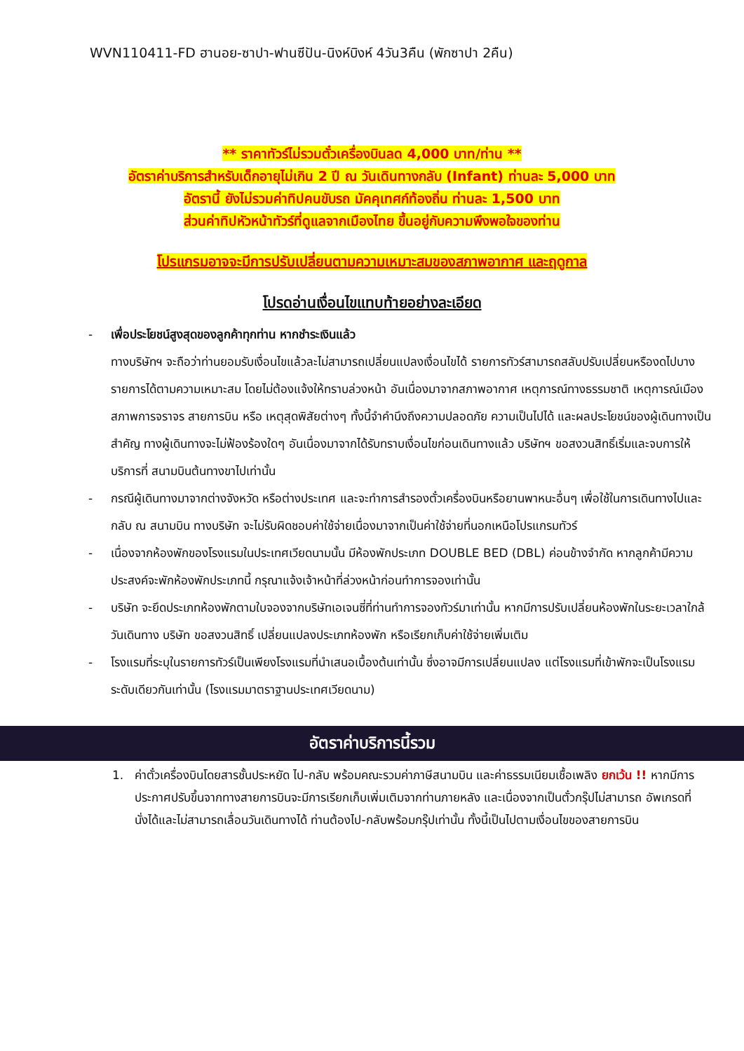WVN110411-FD ฮานอย-ซาปา-ฟานซีปัน-นิงห์บิงห์ 4วัน3คืน (พักซาปา 2คืน)
** ราคาทัวร์ไม่รวมตั๋วเครื่องบินลด 4,000 บาท/ท่าน **
อัตราค่าบริการสำหรับเด็กอายุไม่เกิน 2 ปี ณ วันเดินทางกลับ (Infant) ท่านละ 5,000 บาท
อัตรานี้ ยังไม่รวมค่าทิปคนขับรถ มัคคุเทศก์ท้องถิ่น ท่านละ 1,500 บาท
ส่วนค่าทิปหัวหน้าทัวร์ที่ดูแลจากเมืองไทย ขึ้นอยู่กับความพึงพอใจของท่าน
โปรแกรมอาจจะมีการปรับเปลี่ยนตามความเหมาะสมของสภาพอากาศ และฤดูกาล
โปรดอ่านเงื่อนไขแทบท้ายอย่างละเอียด
- เพื่อประโยชน์สูงสุดของลูกค้าทุกท่าน หากชำระเงินแล้ว
ทางบริษัทฯ จะถือว่าท่านยอมรับเงื่อนไขแล้วละไม่สามารถเปลี่ยนแปลงเงื่อนไขได้ รายการทัวร์สามารถสลับปรับเปลี่ยนหรืองดไปบางรายการได้ตามความเหมาะสม โดยไม่ต้องแจ้งให้ทราบล่วงหน้า อันเนื่องมาจากสภาพอากาศ เหตุการณ์ทางธรรมชาติ เหตุการณ์เมือง สภาพการจราจร สายการบิน หรือ เหตุสุดพิสัยต่างๆ ทั้งนี้จำคำนึงถึงความปลอดภัย ความเป็นไปได้ และผลประโยชน์ของผู้เดินทางเป็นสำคัญ ทางผู้เดินทางจะไม่ฟ้องร้องใดๆ อันเนื่องมาจากได้รับทราบเงื่อนไขก่อนเดินทางแล้ว บริษัทฯ ขอสงวนสิทธิ์เริ่มและจบการให้บริการที่ สนามบินต้นทางขาไปเท่านั้น
- กรณีผู้เดินทางมาจากต่างจังหวัด หรือต่างประเทศ และจะทำการสำรองตั๋วเครื่องบินหรือยานพาหนะอื่นๆ เพื่อใช้ในการเดินทางไปและกลับ ณ สนามบิน ทางบริษัท จะไม่รับผิดชอบค่าใช้จ่ายเนื่องมาจากเป็นค่าใช้จ่ายที่นอกเหนือโปรแกรมทัวร์
- เนื่องจากห้องพักของโรงแรมในประเทศเวียดนามนั้น มีห้องพักประเภท DOUBLE BED (DBL) ค่อนข้างจำกัด หากลูกค้ามีความประสงค์จะพักห้องพักประเภทนี้ กรุณาแจ้งเจ้าหน้าที่ล่วงหน้าก่อนทำการจองเท่านั้น
- บริษัท จะยึดประเภทห้องพักตามใบจองจากบริษัทเอเจนซี่ที่ท่านทำการจองทัวร์มาเท่านั้น หากมีการปรับเปลี่ยนห้องพักในระยะเวลาใกล้วันเดินทาง บริษัท ขอสงวนสิทธิ์ เปลี่ยนแปลงประเภทห้องพัก หรือเรียกเก็บค่าใช้จ่ายเพิ่มเติม
- โรงแรมที่ระบุในรายการทัวร์เป็นเพียงโรงแรมที่นำเสนอเบื้องต้นเท่านั้น ซึ่งอาจมีการเปลี่ยนแปลง แต่โรงแรมที่เข้าพักจะเป็นโรงแรมระดับเดียวกันเท่านั้น (โรงแรมมาตราฐานประเทศเวียดนาม)
อัตราค่าบริการนี้รวม
1. ค่าตั๋วเครื่องบินโดยสารชั้นประหยัด ไป-กลับ พร้อมคณะรวมค่าภาษีสนามบิน และค่าธรรมเนียมเชื้อเพลิง ยกเว้น !! หากมีการประกาศปรับขึ้นจากทางสายการบินจะมีการเรียกเก็บเพิ่มเติมจากท่านภายหลัง และเนื่องจากเป็นตั๋วกรุ๊ปไม่สามารถ อัพเกรดที่นั่งได้และไม่สามารถเลื่อนวันเดินทางได้ ท่านต้องไป-กลับพร้อมกรุ๊ปเท่านั้น ทั้งนี้เป็นไปตามเงื่อนไขของสายการบิน